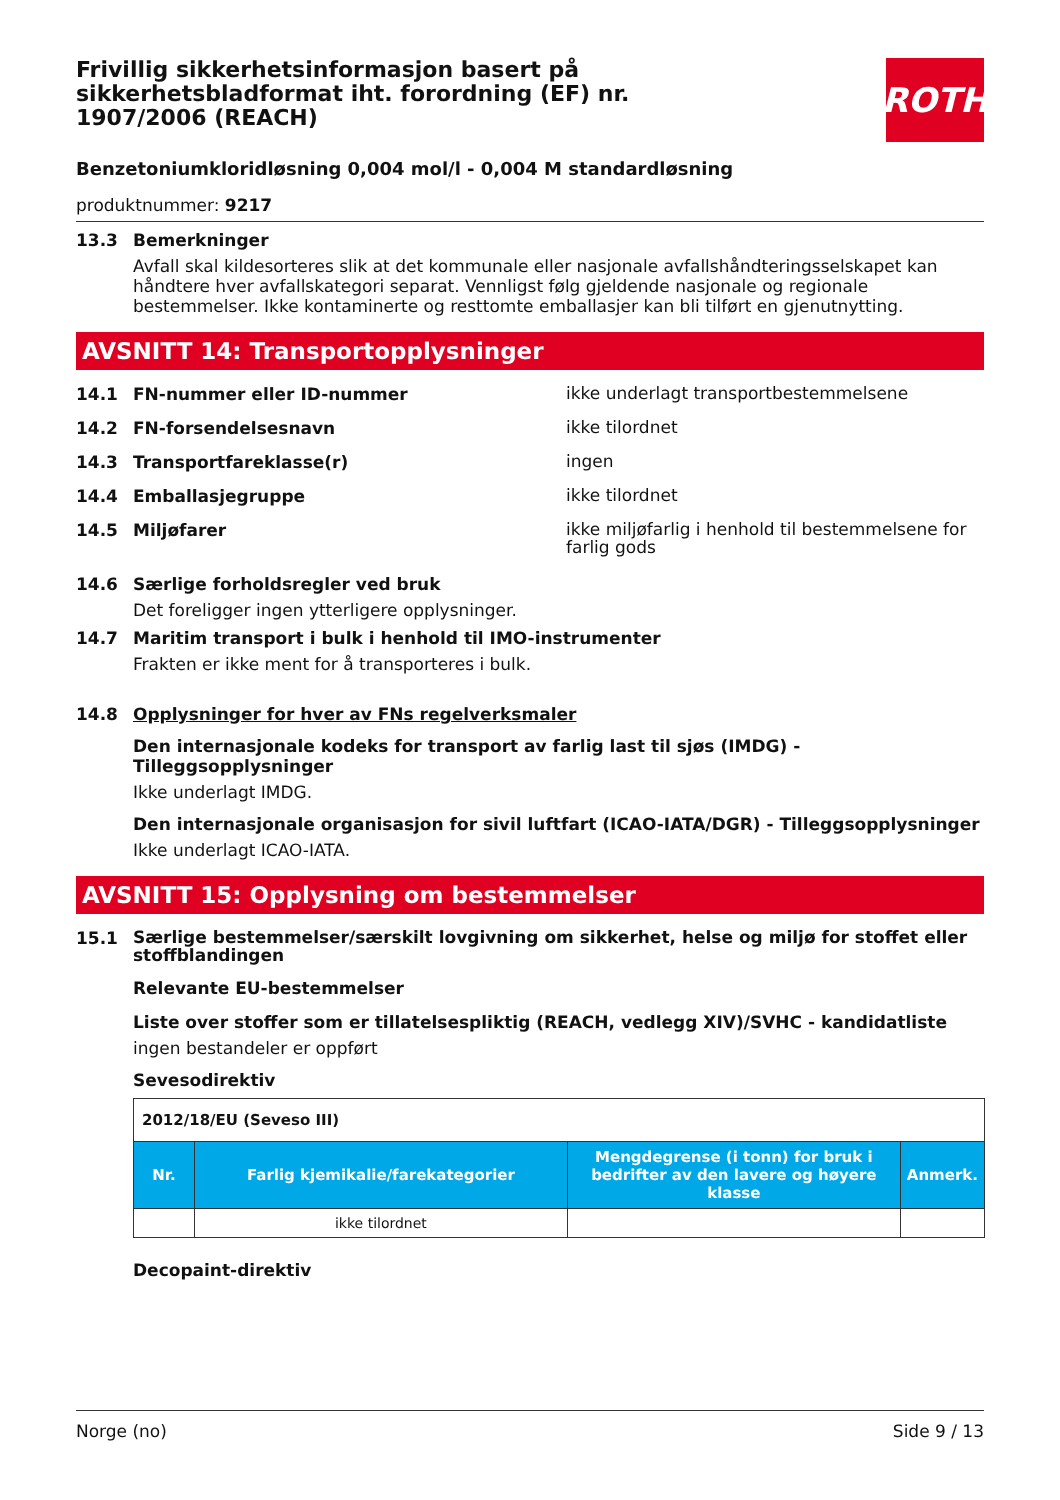Frivillig sikkerhetsinformasjon basert på sikkerhetsbladformat iht. forordning (EF) nr. 1907/2006 (REACH)
ROTH
Benzetoniumkloridløsning 0,004 mol/l - 0,004 M standardløsning
produktnummer: 9217
13.3 Bemerkninger
Avfall skal kildesorteres slik at det kommunale eller nasjonale avfallshåndteringsselskapet kan håndtere hver avfallskategori separat. Vennligst følg gjeldende nasjonale og regionale bestemmelser. Ikke kontaminerte og resttomte emballasjer kan bli tilført en gjenutnytting.
AVSNITT 14: Transportopplysninger
14.1 FN-nummer eller ID-nummer ikke underlagt transportbestemmelsene
14.2 FN-forsendelsesnavn ikke tilordnet
14.3 Transportfareklasse(r) ingen
14.4 Emballasjegruppe ikke tilordnet
14.5 Miljøfarer ikke miljøfarlig i henhold til bestemmelsene for farlig gods
14.6 Særlige forholdsregler ved bruk
Det foreligger ingen ytterligere opplysninger.
14.7 Maritim transport i bulk i henhold til IMO-instrumenter
Frakten er ikke ment for å transporteres i bulk.
14.8 Opplysninger for hver av FNs regelverksmaler
Den internasjonale kodeks for transport av farlig last til sjøs (IMDG) - Tilleggsopplysninger
Ikke underlagt IMDG.
Den internasjonale organisasjon for sivil luftfart (ICAO-IATA/DGR) - Tilleggsopplysninger
Ikke underlagt ICAO-IATA.
AVSNITT 15: Opplysning om bestemmelser
15.1 Særlige bestemmelser/særskilt lovgivning om sikkerhet, helse og miljø for stoffet eller stoffblandingen
Relevante EU-bestemmelser
Liste over stoffer som er tillatelsespliktig (REACH, vedlegg XIV)/SVHC - kandidatliste
ingen bestandeler er oppført
Sevesodirektiv
| 2012/18/EU (Seveso III) | | | |
| Nr. | Farlig kjemikalie/farekategorier | Mengdegrense (i tonn) for bruk i bedrifter av den lavere og høyere klasse | Anmerk. |
| | ikke tilordnet | | |
Decopaint-direktiv
Norge (no) Side 9 / 13